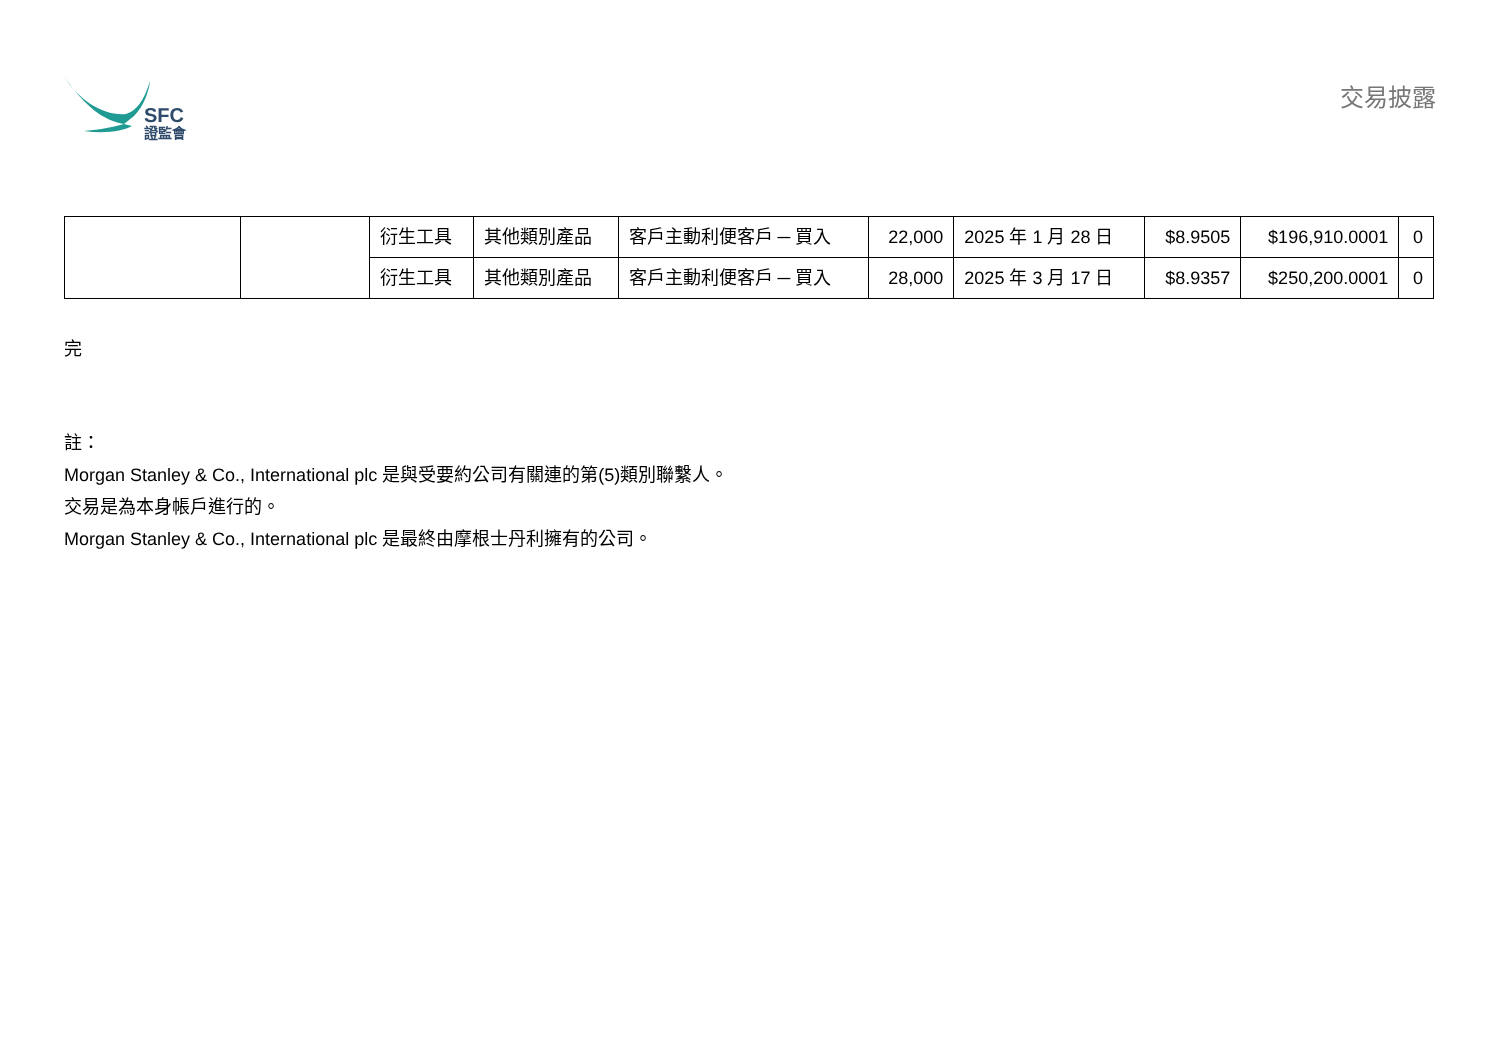SFC
證監會
交易披露
| | | 衍生工具 | 其他類別產品 | 客戶主動利便客戶 ─ 買入 | 22,000 | 2025 年 1 月 28 日 | $8.9505 | $196,910.0001 | 0 |
| | | 衍生工具 | 其他類別產品 | 客戶主動利便客戶 ─ 買入 | 28,000 | 2025 年 3 月 17 日 | $8.9357 | $250,200.0001 | 0 |
完
註：
Morgan Stanley & Co., International plc 是與受要約公司有關連的第(5)類別聯繫人。
交易是為本身帳戶進行的。
Morgan Stanley & Co., International plc 是最終由摩根士丹利擁有的公司。